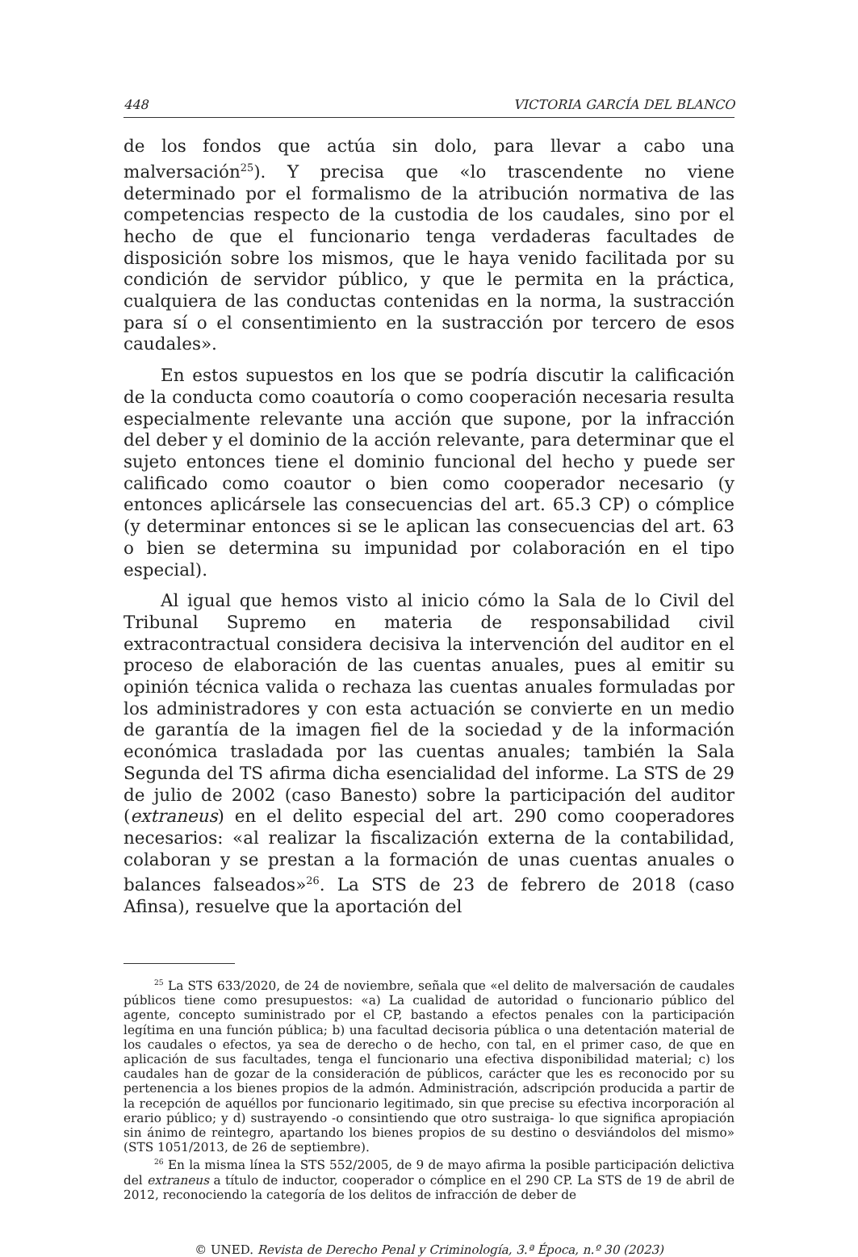448 VICTORIA GARCÍA DEL BLANCO
de los fondos que actúa sin dolo, para llevar a cabo una malversación<sup>25</sup>). Y precisa que «lo trascendente no viene determinado por el formalismo de la atribución normativa de las competencias respecto de la custodia de los caudales, sino por el hecho de que el funcionario tenga verdaderas facultades de disposición sobre los mismos, que le haya venido facilitada por su condición de servidor público, y que le permita en la práctica, cualquiera de las conductas contenidas en la norma, la sustracción para sí o el consentimiento en la sustracción por tercero de esos caudales».
En estos supuestos en los que se podría discutir la calificación de la conducta como coautoría o como cooperación necesaria resulta especialmente relevante una acción que supone, por la infracción del deber y el dominio de la acción relevante, para determinar que el sujeto entonces tiene el dominio funcional del hecho y puede ser calificado como coautor o bien como cooperador necesario (y entonces aplicársele las consecuencias del art. 65.3 CP) o cómplice (y determinar entonces si se le aplican las consecuencias del art. 63 o bien se determina su impunidad por colaboración en el tipo especial).
Al igual que hemos visto al inicio cómo la Sala de lo Civil del Tribunal Supremo en materia de responsabilidad civil extracontractual considera decisiva la intervención del auditor en el proceso de elaboración de las cuentas anuales, pues al emitir su opinión técnica valida o rechaza las cuentas anuales formuladas por los administradores y con esta actuación se convierte en un medio de garantía de la imagen fiel de la sociedad y de la información económica trasladada por las cuentas anuales; también la Sala Segunda del TS afirma dicha esencialidad del informe. La STS de 29 de julio de 2002 (caso Banesto) sobre la participación del auditor (extraneus) en el delito especial del art. 290 como cooperadores necesarios: «al realizar la fiscalización externa de la contabilidad, colaboran y se prestan a la formación de unas cuentas anuales o balances falseados»<sup>26</sup>. La STS de 23 de febrero de 2018 (caso Afinsa), resuelve que la aportación del
<sup>25</sup> La STS 633/2020, de 24 de noviembre, señala que «el delito de malversación de caudales públicos tiene como presupuestos: «a) La cualidad de autoridad o funcionario público del agente, concepto suministrado por el CP, bastando a efectos penales con la participación legítima en una función pública; b) una facultad decisoria pública o una detentación material de los caudales o efectos, ya sea de derecho o de hecho, con tal, en el primer caso, de que en aplicación de sus facultades, tenga el funcionario una efectiva disponibilidad material; c) los caudales han de gozar de la consideración de públicos, carácter que les es reconocido por su pertenencia a los bienes propios de la admón. Administración, adscripción producida a partir de la recepción de aquéllos por funcionario legitimado, sin que precise su efectiva incorporación al erario público; y d) sustrayendo -o consintiendo que otro sustraiga- lo que significa apropiación sin ánimo de reintegro, apartando los bienes propios de su destino o desviándolos del mismo» (STS 1051/2013, de 26 de septiembre).
<sup>26</sup> En la misma línea la STS 552/2005, de 9 de mayo afirma la posible participación delictiva del extraneus a título de inductor, cooperador o cómplice en el 290 CP. La STS de 19 de abril de 2012, reconociendo la categoría de los delitos de infracción de deber de
© UNED. Revista de Derecho Penal y Criminología, 3.ª Época, n.º 30 (2023)